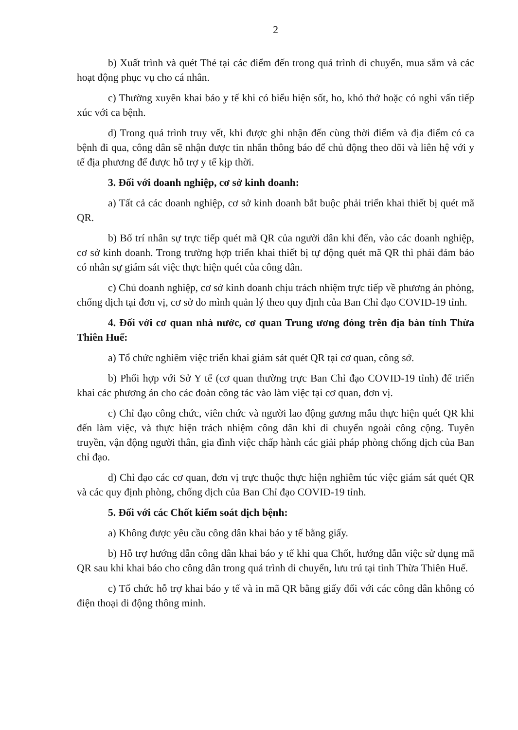2
b) Xuất trình và quét Thẻ tại các điểm đến trong quá trình di chuyển, mua sắm và các hoạt động phục vụ cho cá nhân.
c) Thường xuyên khai báo y tế khi có biểu hiện sốt, ho, khó thở hoặc có nghi vấn tiếp xúc với ca bệnh.
d) Trong quá trình truy vết, khi được ghi nhận đến cùng thời điểm và địa điểm có ca bệnh đi qua, công dân sẽ nhận được tin nhắn thông báo để chủ động theo dõi và liên hệ với y tế địa phương để được hỗ trợ y tế kịp thời.
3. Đối với doanh nghiệp, cơ sở kinh doanh:
a) Tất cả các doanh nghiệp, cơ sở kinh doanh bắt buộc phải triển khai thiết bị quét mã QR.
b) Bố trí nhân sự trực tiếp quét mã QR của người dân khi đến, vào các doanh nghiệp, cơ sở kinh doanh. Trong trường hợp triển khai thiết bị tự động quét mã QR thì phải đảm bảo có nhân sự giám sát việc thực hiện quét của công dân.
c) Chủ doanh nghiệp, cơ sở kinh doanh chịu trách nhiệm trực tiếp về phương án phòng, chống dịch tại đơn vị, cơ sở do mình quản lý theo quy định của Ban Chỉ đạo COVID-19 tỉnh.
4. Đối với cơ quan nhà nước, cơ quan Trung ương đóng trên địa bàn tỉnh Thừa Thiên Huế:
a) Tổ chức nghiêm việc triển khai giám sát quét QR tại cơ quan, công sở.
b) Phối hợp với Sở Y tế (cơ quan thường trực Ban Chỉ đạo COVID-19 tỉnh) để triển khai các phương án cho các đoàn công tác vào làm việc tại cơ quan, đơn vị.
c) Chỉ đạo công chức, viên chức và người lao động gương mẫu thực hiện quét QR khi đến làm việc, và thực hiện trách nhiệm công dân khi di chuyển ngoài công cộng. Tuyên truyền, vận động người thân, gia đình việc chấp hành các giải pháp phòng chống dịch của Ban chỉ đạo.
d) Chỉ đạo các cơ quan, đơn vị trực thuộc thực hiện nghiêm túc việc giám sát quét QR và các quy định phòng, chống dịch của Ban Chỉ đạo COVID-19 tỉnh.
5. Đối với các Chốt kiểm soát dịch bệnh:
a) Không được yêu cầu công dân khai báo y tế bằng giấy.
b) Hỗ trợ hướng dẫn công dân khai báo y tế khi qua Chốt, hướng dẫn việc sử dụng mã QR sau khi khai báo cho công dân trong quá trình di chuyển, lưu trú tại tỉnh Thừa Thiên Huế.
c) Tổ chức hỗ trợ khai báo y tế và in mã QR bằng giấy đối với các công dân không có điện thoại di động thông minh.